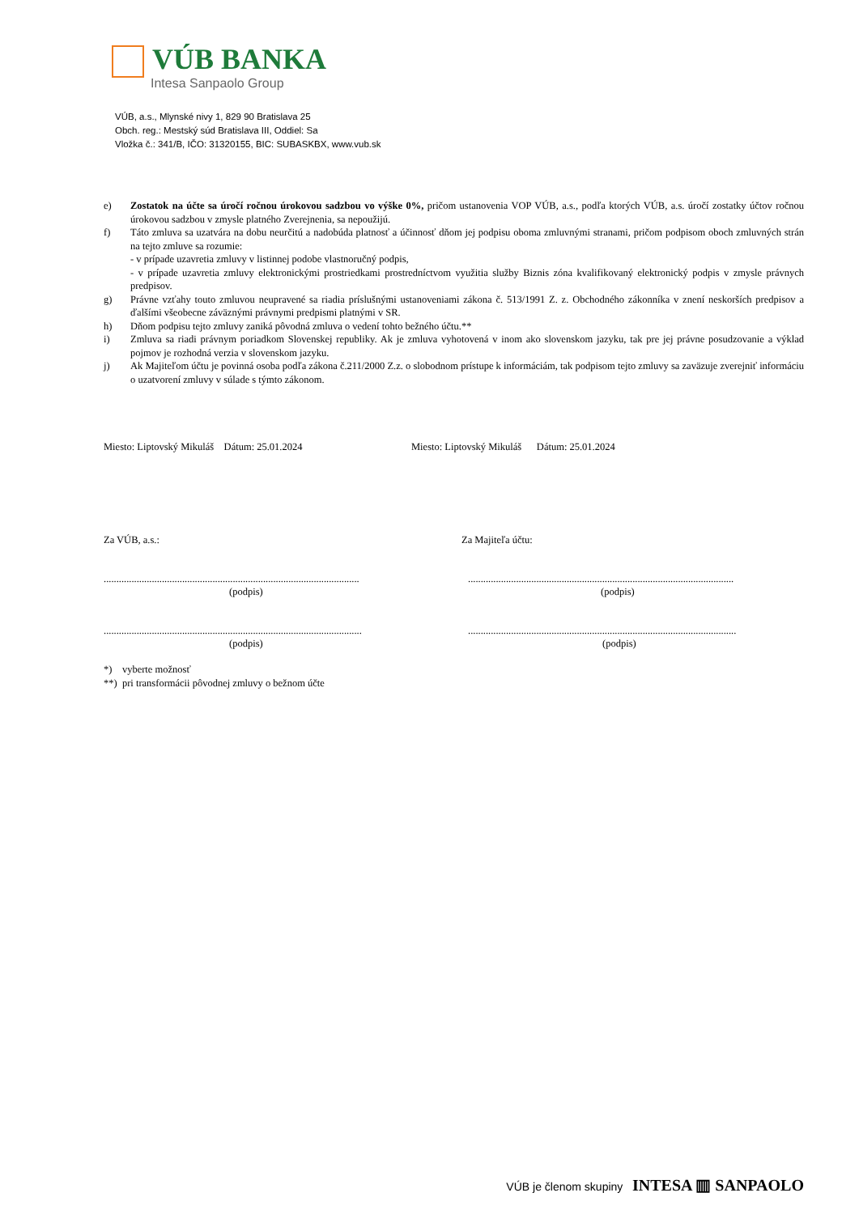VÚB BANKA
Intesa Sanpaolo Group
VÚB, a.s., Mlynské nivy 1, 829 90 Bratislava 25
Obch. reg.: Mestský súd Bratislava III, Oddiel: Sa
Vložka č.: 341/B, IČO: 31320155, BIC: SUBASKBX, www.vub.sk
e) Zostatok na účte sa úročí ročnou úrokovou sadzbou vo výške 0%, pričom ustanovenia VOP VÚB, a.s., podľa ktorých VÚB, a.s. úročí zostatky účtov ročnou úrokovou sadzbou v zmysle platného Zverejnenia, sa nepoužijú.
f) Táto zmluva sa uzatvára na dobu neurčitú a nadobúda platnosť a účinnosť dňom jej podpisu oboma zmluvnými stranami, pričom podpisom oboch zmluvných strán na tejto zmluve sa rozumie:
- v prípade uzavretia zmluvy v listinnej podobe vlastnoručný podpis,
- v prípade uzavretia zmluvy elektronickými prostriedkami prostredníctvom využitia služby Biznis zóna kvalifikovaný elektronický podpis v zmysle právnych predpisov.
g) Právne vzťahy touto zmluvou neupravené sa riadia príslušnými ustanoveniami zákona č. 513/1991 Z. z. Obchodného zákonníka v znení neskorších predpisov a ďalšími všeobecne záväznými právnymi predpismi platnými v SR.
h) Dňom podpisu tejto zmluvy zaniká pôvodná zmluva o vedení tohto bežného účtu.**
i) Zmluva sa riadi právnym poriadkom Slovenskej republiky. Ak je zmluva vyhotovená v inom ako slovenskom jazyku, tak pre jej právne posudzovanie a výklad pojmov je rozhodná verzia v slovenskom jazyku.
j) Ak Majiteľom účtu je povinná osoba podľa zákona č.211/2000 Z.z. o slobodnom prístupe k informáciám, tak podpisom tejto zmluvy sa zaväzuje zverejniť informáciu o uzatvorení zmluvy v súlade s týmto zákonom.
Miesto: Liptovský Mikuláš Dátum: 25.01.2024 Miesto: Liptovský Mikuláš Dátum: 25.01.2024
Za VÚB, a.s.: Za Majiteľa účtu:
.....................................................................................................
(podpis).........................................................................................................
(podpis)
......................................................................................................
(podpis)..........................................................................................................
(podpis)
*) vyberte možnosť
**) pri transformácii pôvodnej zmluvy o bežnom účte
VÚB je členom skupiny INTESA ▥ SANPAOLO